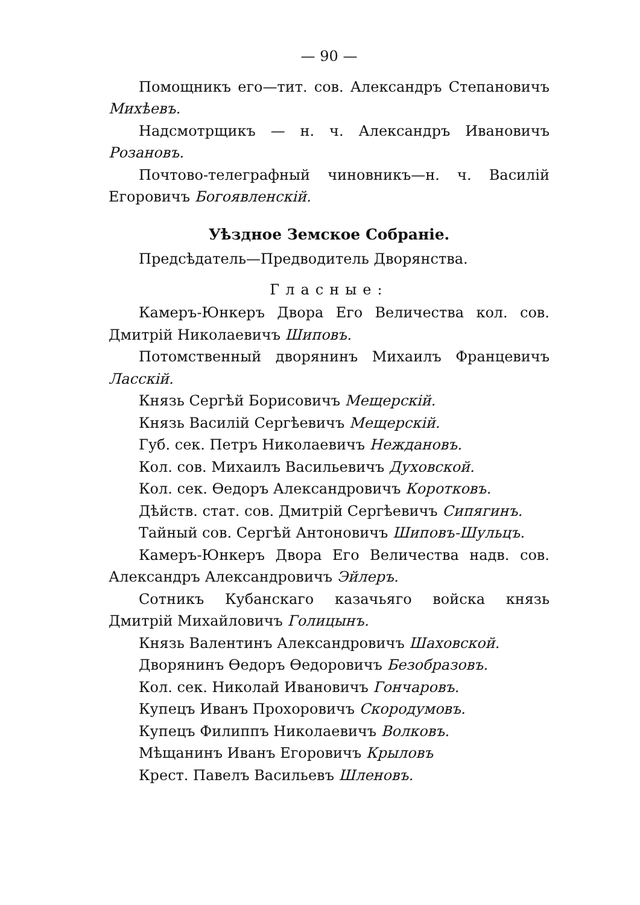— 90 —
Помощникъ его—тит. сов. Александръ Степановичъ Михѣевъ.
Надсмотрщикъ — н. ч. Александръ Ивановичъ Розановъ.
Почтово-телеграфный чиновникъ—н. ч. Василій Егоровичъ Богоявленскій.
Уѣздное Земское Собраніе.
Предсѣдатель—Предводитель Дворянства.
Гласные:
Камеръ-Юнкеръ Двора Его Величества кол. сов. Дмитрій Николаевичъ Шиповъ.
Потомственный дворянинъ Михаилъ Францевичъ Ласскій.
Князь Сергѣй Борисовичъ Мещерскій.
Князь Василій Сергѣевичъ Мещерскій.
Губ. сек. Петръ Николаевичъ Неждановъ.
Кол. сов. Михаилъ Васильевичъ Духовской.
Кол. сек. Ѳедоръ Александровичъ Коротковъ.
Дѣйств. стат. сов. Дмитрій Сергѣевичъ Сипягинъ.
Тайный сов. Сергѣй Антоновичъ Шиповъ-Шульцъ.
Камеръ-Юнкеръ Двора Его Величества надв. сов. Александръ Александровичъ Эйлеръ.
Сотникъ Кубанскаго казачьяго войска князь Дмитрій Михайловичъ Голицынъ.
Князь Валентинъ Александровичъ Шаховской.
Дворянинъ Ѳедоръ Ѳедоровичъ Безобразовъ.
Кол. сек. Николай Ивановичъ Гончаровъ.
Купецъ Иванъ Прохоровичъ Скородумовъ.
Купецъ Филиппъ Николаевичъ Волковъ.
Мѣщанинъ Иванъ Егоровичъ Крыловъ
Крест. Павелъ Васильевъ Шленовъ.